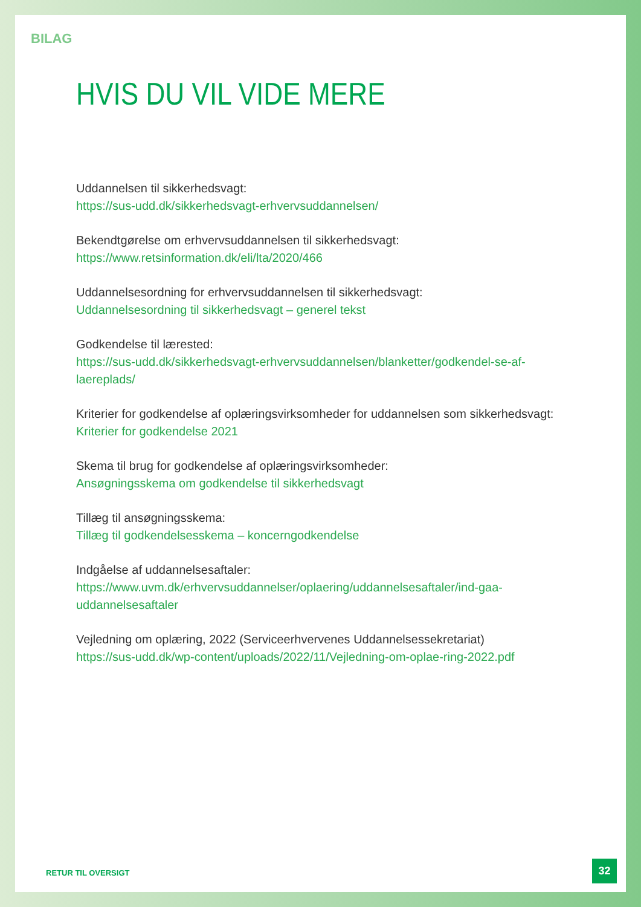BILAG
HVIS DU VIL VIDE MERE
Uddannelsen til sikkerhedsvagt:
https://sus-udd.dk/sikkerhedsvagt-erhvervsuddannelsen/
Bekendtgørelse om erhvervsuddannelsen til sikkerhedsvagt:
https://www.retsinformation.dk/eli/lta/2020/466
Uddannelsesordning for erhvervsuddannelsen til sikkerhedsvagt:
Uddannelsesordning til sikkerhedsvagt – generel tekst
Godkendelse til lærested:
https://sus-udd.dk/sikkerhedsvagt-erhvervsuddannelsen/blanketter/godkendel-se-af-laereplads/
Kriterier for godkendelse af oplæringsvirksomheder for uddannelsen som sikkerhedsvagt:
Kriterier for godkendelse 2021
Skema til brug for godkendelse af oplæringsvirksomheder:
Ansøgningsskema om godkendelse til sikkerhedsvagt
Tillæg til ansøgningsskema:
Tillæg til godkendelsesskema – koncerngodkendelse
Indgåelse af uddannelsesaftaler:
https://www.uvm.dk/erhvervsuddannelser/oplaering/uddannelsesaftaler/ind-gaa-uddannelsesaftaler
Vejledning om oplæring, 2022 (Serviceerhvervenes Uddannelsessekretariat)
https://sus-udd.dk/wp-content/uploads/2022/11/Vejledning-om-oplae-ring-2022.pdf
RETUR TIL OVERSIGT
32